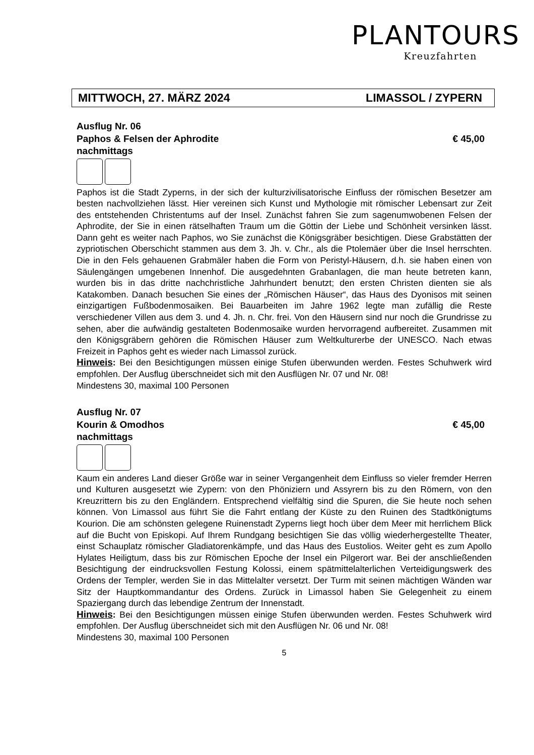PLANTOURS
Kreuzfahrten
MITTWOCH, 27. MÄRZ 2024 LIMASSOL / ZYPERN
Ausflug Nr. 06
Paphos & Felsen der Aphrodite € 45,00
nachmittags
Paphos ist die Stadt Zyperns, in der sich der kulturzivilisatorische Einfluss der römischen Besetzer am besten nachvollziehen lässt. Hier vereinen sich Kunst und Mythologie mit römischer Lebensart zur Zeit des entstehenden Christentums auf der Insel. Zunächst fahren Sie zum sagenumwobenen Felsen der Aphrodite, der Sie in einen rätselhaften Traum um die Göttin der Liebe und Schönheit versinken lässt. Dann geht es weiter nach Paphos, wo Sie zunächst die Königsgräber besichtigen. Diese Grabstätten der zypriotischen Oberschicht stammen aus dem 3. Jh. v. Chr., als die Ptolemäer über die Insel herrschten. Die in den Fels gehauenen Grabmäler haben die Form von Peristyl-Häusern, d.h. sie haben einen von Säulengängen umgebenen Innenhof. Die ausgedehnten Grabanlagen, die man heute betreten kann, wurden bis in das dritte nachchristliche Jahrhundert benutzt; den ersten Christen dienten sie als Katakomben. Danach besuchen Sie eines der „Römischen Häuser“, das Haus des Dyonisos mit seinen einzigartigen Fußbodenmosaiken. Bei Bauarbeiten im Jahre 1962 legte man zufällig die Reste verschiedener Villen aus dem 3. und 4. Jh. n. Chr. frei. Von den Häusern sind nur noch die Grundrisse zu sehen, aber die aufwändig gestalteten Bodenmosaike wurden hervorragend aufbereitet. Zusammen mit den Königsgräbern gehören die Römischen Häuser zum Weltkulturerbe der UNESCO. Nach etwas Freizeit in Paphos geht es wieder nach Limassol zurück.
Hinweis: Bei den Besichtigungen müssen einige Stufen überwunden werden. Festes Schuhwerk wird empfohlen. Der Ausflug überschneidet sich mit den Ausflügen Nr. 07 und Nr. 08!
Mindestens 30, maximal 100 Personen
Ausflug Nr. 07
Kourin & Omodhos € 45,00
nachmittags
Kaum ein anderes Land dieser Größe war in seiner Vergangenheit dem Einfluss so vieler fremder Herren und Kulturen ausgesetzt wie Zypern: von den Phöniziern und Assyrern bis zu den Römern, von den Kreuzrittern bis zu den Engländern. Entsprechend vielfältig sind die Spuren, die Sie heute noch sehen können. Von Limassol aus führt Sie die Fahrt entlang der Küste zu den Ruinen des Stadtkönigtums Kourion. Die am schönsten gelegene Ruinenstadt Zyperns liegt hoch über dem Meer mit herrlichem Blick auf die Bucht von Episkopi. Auf Ihrem Rundgang besichtigen Sie das völlig wiederhergestellte Theater, einst Schauplatz römischer Gladiatorenkämpfe, und das Haus des Eustolios. Weiter geht es zum Apollo Hylates Heiligtum, dass bis zur Römischen Epoche der Insel ein Pilgerort war. Bei der anschließenden Besichtigung der eindrucksvollen Festung Kolossi, einem spätmittelalterlichen Verteidigungswerk des Ordens der Templer, werden Sie in das Mittelalter versetzt. Der Turm mit seinen mächtigen Wänden war Sitz der Hauptkommandantur des Ordens. Zurück in Limassol haben Sie Gelegenheit zu einem Spaziergang durch das lebendige Zentrum der Innenstadt.
Hinweis: Bei den Besichtigungen müssen einige Stufen überwunden werden. Festes Schuhwerk wird empfohlen. Der Ausflug überschneidet sich mit den Ausflügen Nr. 06 und Nr. 08!
Mindestens 30, maximal 100 Personen
5